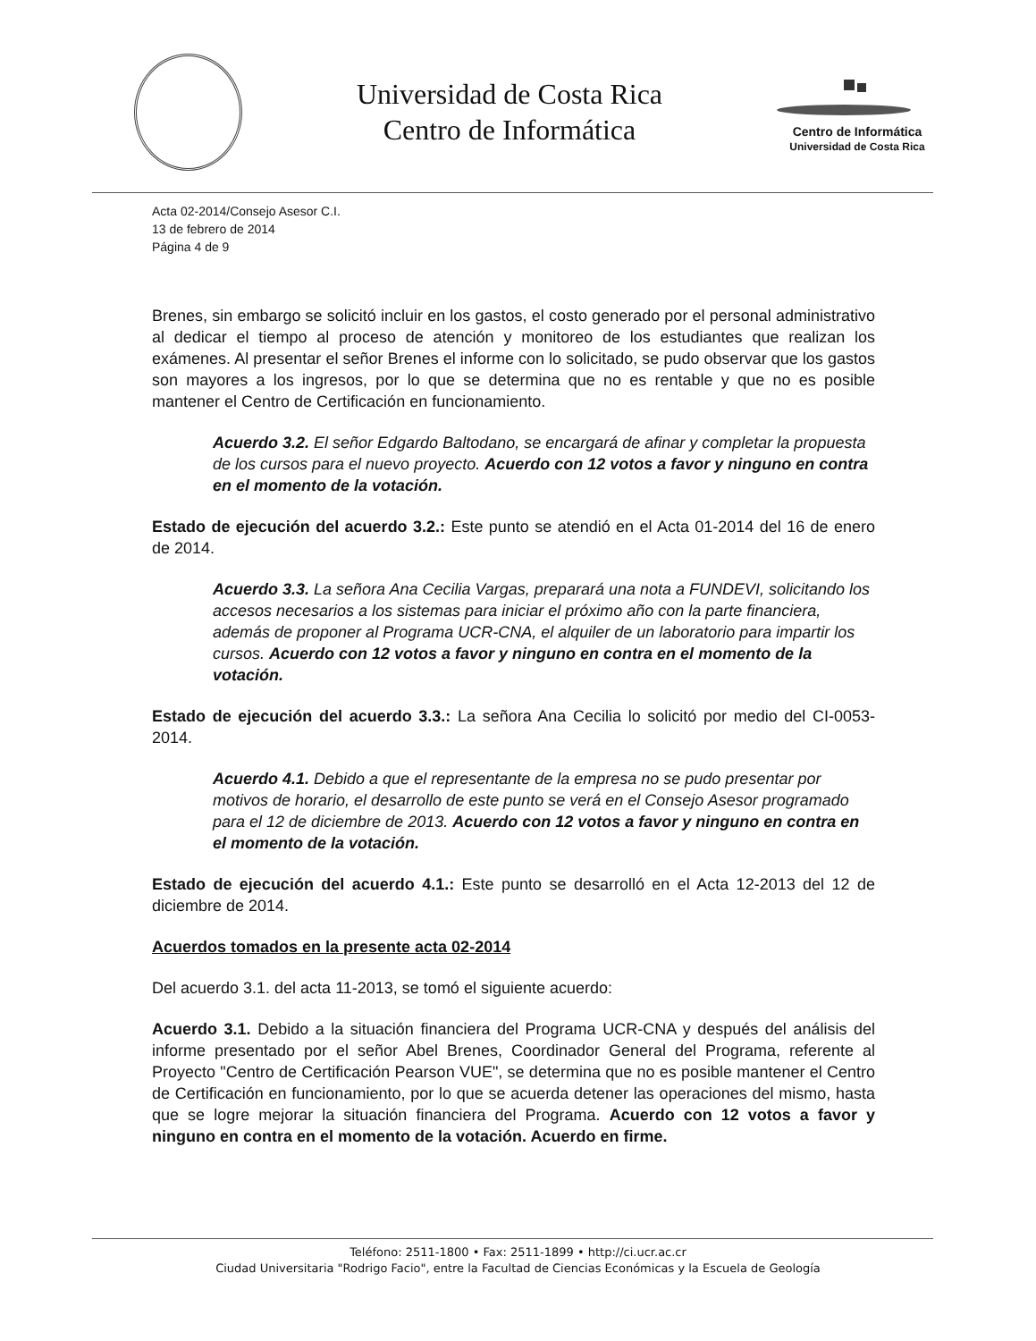Universidad de Costa Rica
Centro de Informática
Centro de Informática
Universidad de Costa Rica
Acta 02-2014/Consejo Asesor C.I.
13 de febrero de 2014
Página 4 de 9
Brenes, sin embargo se solicitó incluir en los gastos, el costo generado por el personal administrativo al dedicar el tiempo al proceso de atención y monitoreo de los estudiantes que realizan los exámenes. Al presentar el señor Brenes el informe con lo solicitado, se pudo observar que los gastos son mayores a los ingresos, por lo que se determina que no es rentable y que no es posible mantener el Centro de Certificación en funcionamiento.
Acuerdo 3.2. El señor Edgardo Baltodano, se encargará de afinar y completar la propuesta de los cursos para el nuevo proyecto. Acuerdo con 12 votos a favor y ninguno en contra en el momento de la votación.
Estado de ejecución del acuerdo 3.2.: Este punto se atendió en el Acta 01-2014 del 16 de enero de 2014.
Acuerdo 3.3. La señora Ana Cecilia Vargas, preparará una nota a FUNDEVI, solicitando los accesos necesarios a los sistemas para iniciar el próximo año con la parte financiera, además de proponer al Programa UCR-CNA, el alquiler de un laboratorio para impartir los cursos. Acuerdo con 12 votos a favor y ninguno en contra en el momento de la votación.
Estado de ejecución del acuerdo 3.3.: La señora Ana Cecilia lo solicitó por medio del CI-0053-2014.
Acuerdo 4.1. Debido a que el representante de la empresa no se pudo presentar por motivos de horario, el desarrollo de este punto se verá en el Consejo Asesor programado para el 12 de diciembre de 2013. Acuerdo con 12 votos a favor y ninguno en contra en el momento de la votación.
Estado de ejecución del acuerdo 4.1.: Este punto se desarrolló en el Acta 12-2013 del 12 de diciembre de 2014.
Acuerdos tomados en la presente acta 02-2014
Del acuerdo 3.1. del acta 11-2013, se tomó el siguiente acuerdo:
Acuerdo 3.1. Debido a la situación financiera del Programa UCR-CNA y después del análisis del informe presentado por el señor Abel Brenes, Coordinador General del Programa, referente al Proyecto "Centro de Certificación Pearson VUE", se determina que no es posible mantener el Centro de Certificación en funcionamiento, por lo que se acuerda detener las operaciones del mismo, hasta que se logre mejorar la situación financiera del Programa. Acuerdo con 12 votos a favor y ninguno en contra en el momento de la votación. Acuerdo en firme.
Teléfono: 2511-1800 • Fax: 2511-1899 • http://ci.ucr.ac.cr
Ciudad Universitaria "Rodrigo Facio", entre la Facultad de Ciencias Económicas y la Escuela de Geología